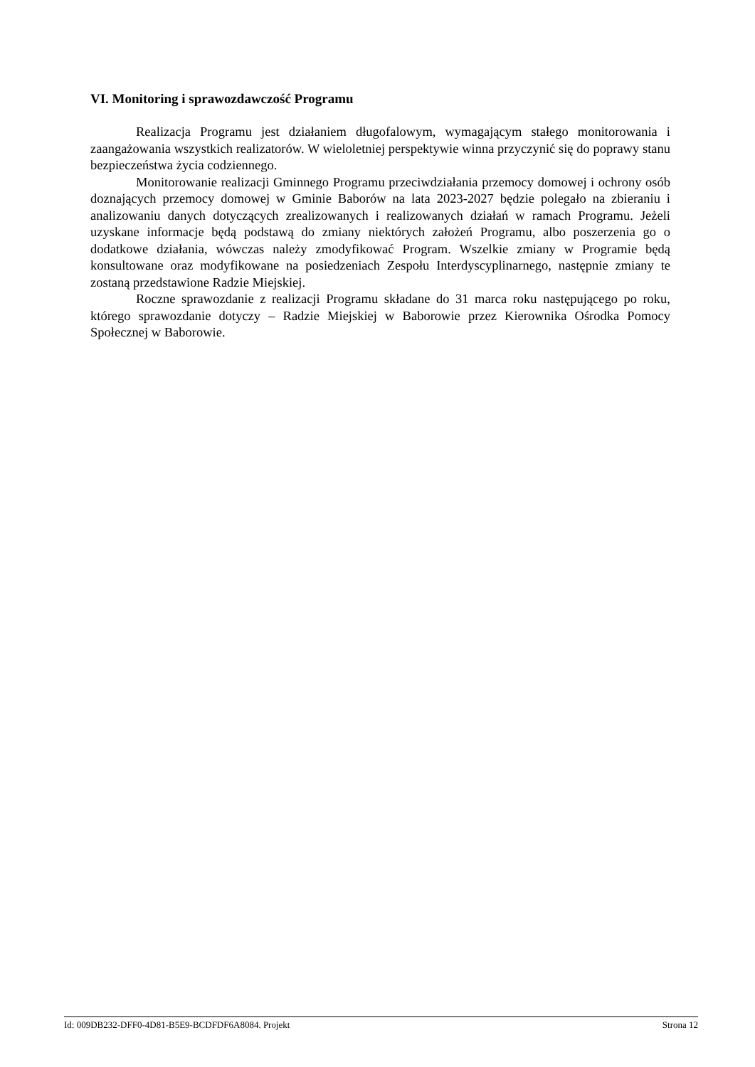VI. Monitoring i sprawozdawczość Programu
Realizacja Programu jest działaniem długofalowym, wymagającym stałego monitorowania i zaangażowania wszystkich realizatorów. W wieloletniej perspektywie winna przyczynić się do poprawy stanu bezpieczeństwa życia codziennego.
Monitorowanie realizacji Gminnego Programu przeciwdziałania przemocy domowej i ochrony osób doznających przemocy domowej w Gminie Baborów na lata 2023-2027 będzie polegało na zbieraniu i analizowaniu danych dotyczących zrealizowanych i realizowanych działań w ramach Programu. Jeżeli uzyskane informacje będą podstawą do zmiany niektórych założeń Programu, albo poszerzenia go o dodatkowe działania, wówczas należy zmodyfikować Program. Wszelkie zmiany w Programie będą konsultowane oraz modyfikowane na posiedzeniach Zespołu Interdyscyplinarnego, następnie zmiany te zostaną przedstawione Radzie Miejskiej.
Roczne sprawozdanie z realizacji Programu składane do 31 marca roku następującego po roku, którego sprawozdanie dotyczy – Radzie Miejskiej w Baborowie przez Kierownika Ośrodka Pomocy Społecznej w Baborowie.
Id: 009DB232-DFF0-4D81-B5E9-BCDFDF6A8084. Projekt Strona 12